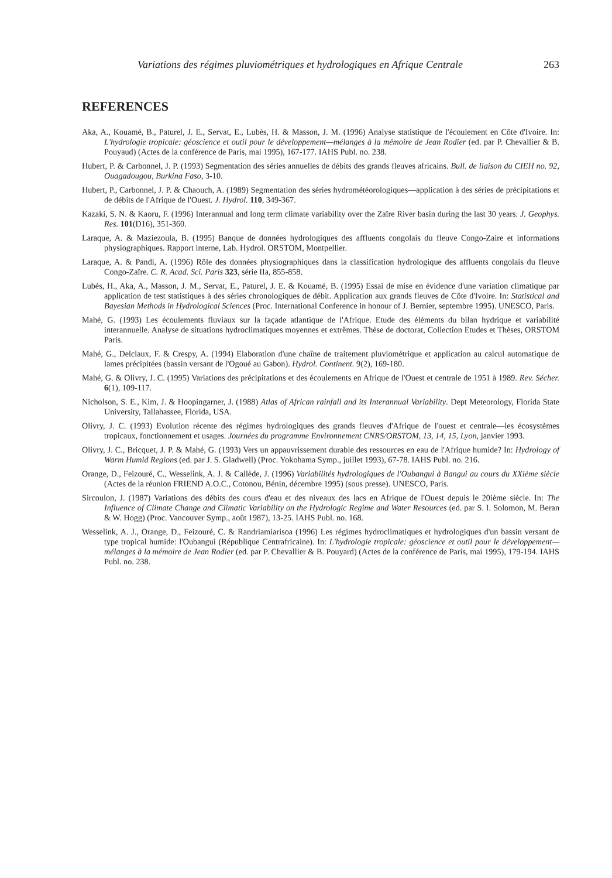Variations des régimes pluviométriques et hydrologiques en Afrique Centrale 263
REFERENCES
Aka, A., Kouamé, B., Paturel, J. E., Servat, E., Lubès, H. & Masson, J. M. (1996) Analyse statistique de l'écoulement en Côte d'Ivoire. In: L'hydrologie tropicale: géoscience et outil pour le développement—mélanges à la mémoire de Jean Rodier (ed. par P. Chevallier & B. Pouyaud) (Actes de la conférence de Paris, mai 1995), 167-177. IAHS Publ. no. 238.
Hubert, P. & Carbonnel, J. P. (1993) Segmentation des séries annuelles de débits des grands fleuves africains. Bull. de liaison du CIEH no. 92, Ouagadougou, Burkina Faso, 3-10.
Hubert, P., Carbonnel, J. P. & Chaouch, A. (1989) Segmentation des séries hydrométéorologiques—application à des séries de précipitations et de débits de l'Afrique de l'Ouest. J. Hydrol. 110, 349-367.
Kazaki, S. N. & Kaoru, F. (1996) Interannual and long term climate variability over the Zaïre River basin during the last 30 years. J. Geophys. Res. 101(D16), 351-360.
Laraque, A. & Maziezoula, B. (1995) Banque de données hydrologiques des affluents congolais du fleuve Congo-Zaire et informations physiographiques. Rapport interne, Lab. Hydrol. ORSTOM, Montpellier.
Laraque, A. & Pandi, A. (1996) Rôle des données physiographiques dans la classification hydrologique des affluents congolais du fleuve Congo-Zaïre. C. R. Acad. Sci. Paris 323, série IIa, 855-858.
Lubés, H., Aka, A., Masson, J. M., Servat, E., Paturel, J. E. & Kouamé, B. (1995) Essai de mise en évidence d'une variation climatique par application de test statistiques à des séries chronologiques de débit. Application aux grands fleuves de Côte d'Ivoire. In: Statistical and Bayesian Methods in Hydrological Sciences (Proc. International Conference in honour of J. Bernier, septembre 1995). UNESCO, Paris.
Mahé, G. (1993) Les écoulements fluviaux sur la façade atlantique de l'Afrique. Etude des éléments du bilan hydrique et variabilité interannuelle. Analyse de situations hydroclimatiques moyennes et extrêmes. Thèse de doctorat, Collection Etudes et Thèses, ORSTOM Paris.
Mahé, G., Delclaux, F. & Crespy, A. (1994) Elaboration d'une chaîne de traitement pluviométrique et application au calcul automatique de lames précipitées (bassin versant de l'Ogoué au Gabon). Hydrol. Continent. 9(2), 169-180.
Mahé, G. & Olivry, J. C. (1995) Variations des précipitations et des écoulements en Afrique de l'Ouest et centrale de 1951 à 1989. Rev. Sécher. 6(1), 109-117.
Nicholson, S. E., Kim, J. & Hoopingarner, J. (1988) Atlas of African rainfall and its Interannual Variability. Dept Meteorology, Florida State University, Tallahassee, Florida, USA.
Olivry, J. C. (1993) Evolution récente des régimes hydrologiques des grands fleuves d'Afrique de l'ouest et centrale—les écosystèmes tropicaux, fonctionnement et usages. Journées du programme Environnement CNRS/ORSTOM, 13, 14, 15, Lyon, janvier 1993.
Olivry, J. C., Bricquet, J. P. & Mahé, G. (1993) Vers un appauvrissement durable des ressources en eau de l'Afrique humide? In: Hydrology of Warm Humid Regions (ed. par J. S. Gladwell) (Proc. Yokohama Symp., juillet 1993), 67-78. IAHS Publ. no. 216.
Orange, D., Feizouré, C., Wesselink, A. J. & Callède, J. (1996) Variabilités hydrologiques de l'Oubangui à Bangui au cours du XXième siècle (Actes de la réunion FRIEND A.O.C., Cotonou, Bénin, décembre 1995) (sous presse). UNESCO, Paris.
Sircoulon, J. (1987) Variations des débits des cours d'eau et des niveaux des lacs en Afrique de l'Ouest depuis le 20ième siècle. In: The Influence of Climate Change and Climatic Variability on the Hydrologic Regime and Water Resources (ed. par S. I. Solomon, M. Beran & W. Hogg) (Proc. Vancouver Symp., août 1987), 13-25. IAHS Publ. no. 168.
Wesselink, A. J., Orange, D., Feizouré, C. & Randriamiarisoa (1996) Les régimes hydroclimatiques et hydrologiques d'un bassin versant de type tropical humide: l'Oubangui (République Centrafricaine). In: L'hydrologie tropicale: géoscience et outil pour le développement—mélanges à la mémoire de Jean Rodier (ed. par P. Chevallier & B. Pouyard) (Actes de la conférence de Paris, mai 1995), 179-194. IAHS Publ. no. 238.